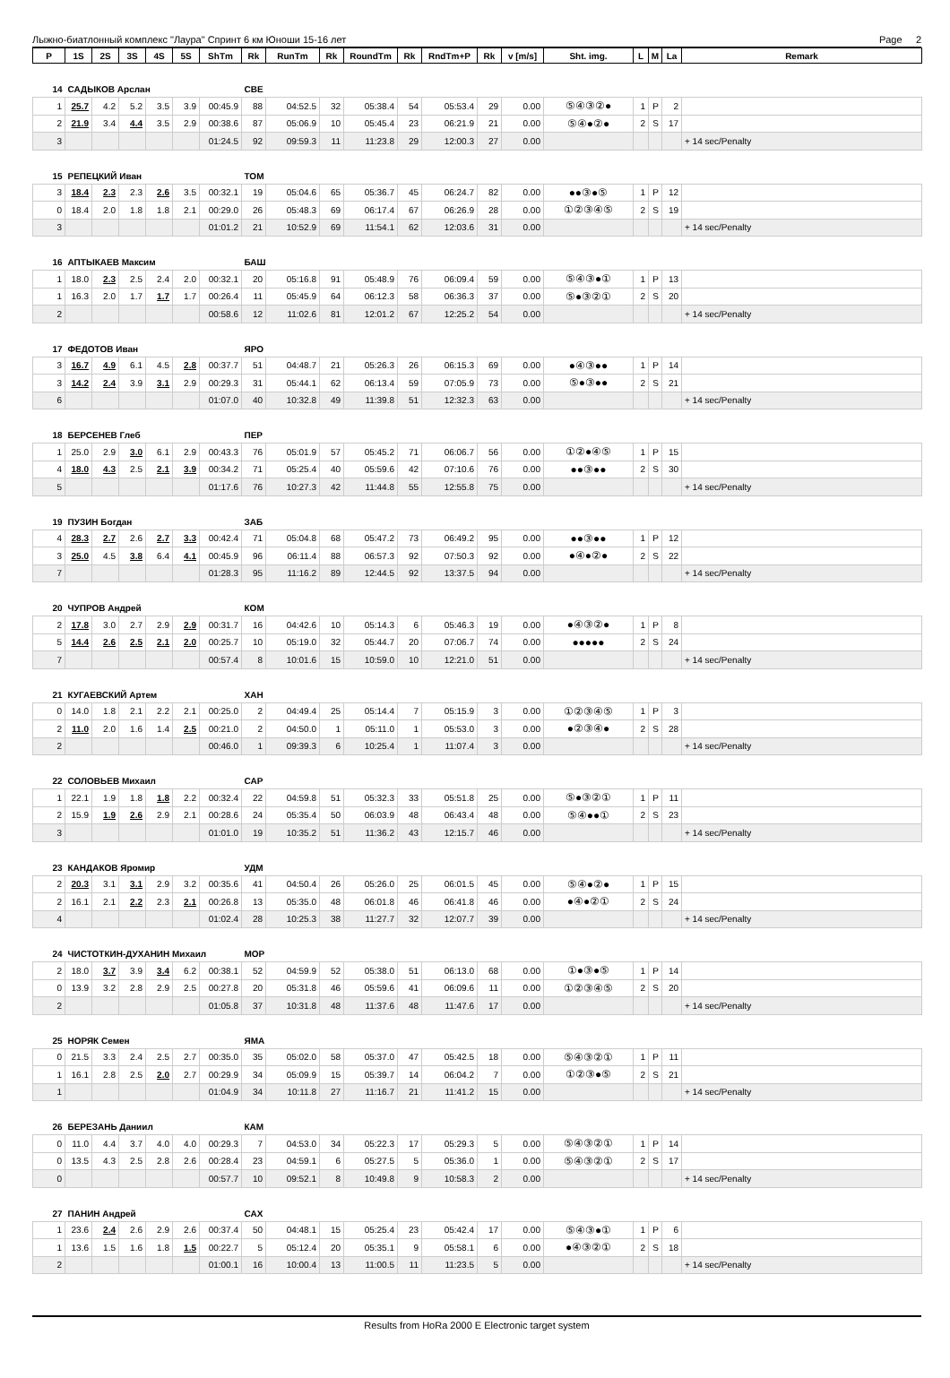Лыжно-биатлонный комплекс "Лаура" Спринт 6 км Юноши 15-16 лет Page 2
| P | 1S | 2S | 3S | 4S | 5S | ShTm | Rk | RunTm | Rk | RoundTm | Rk | RndTm+P | Rk | v [m/s] | Sht. img. | L | M | La | Remark |
| --- | --- | --- | --- | --- | --- | --- | --- | --- | --- | --- | --- | --- | --- | --- | --- | --- | --- | --- | --- |
| 14 | САДЫКОВ Арслан | | | | | | СВЕ | | | | | | | | | | | | |
| 1 | 25.7 | 4.2 | 5.2 | 3.5 | 3.9 | 00:45.9 | 88 | 04:52.5 | 32 | 05:38.4 | 54 | 05:53.4 | 29 | 0.00 | ⑤④③②● | 1 | P | 2 | |
| 2 | 21.9 | 3.4 | 4.4 | 3.5 | 2.9 | 00:38.6 | 87 | 05:06.9 | 10 | 05:45.4 | 23 | 06:21.9 | 21 | 0.00 | ⑤④●②● | 2 | S | 17 | |
| 3 | | | | | | 01:24.5 | 92 | 09:59.3 | 11 | 11:23.8 | 29 | 12:00.3 | 27 | 0.00 | | | | | + 14 sec/Penalty |
| 15 | РЕПЕЦКИЙ Иван | | | | | | ТОМ | | | | | | | | | | | | |
| 3 | 18.4 | 2.3 | 2.3 | 2.6 | 3.5 | 00:32.1 | 19 | 05:04.6 | 65 | 05:36.7 | 45 | 06:24.7 | 82 | 0.00 | ●●③●⑤ | 1 | P | 12 | |
| 0 | 18.4 | 2.0 | 1.8 | 1.8 | 2.1 | 00:29.0 | 26 | 05:48.3 | 69 | 06:17.4 | 67 | 06:26.9 | 28 | 0.00 | ①②③④⑤ | 2 | S | 19 | |
| 3 | | | | | | 01:01.2 | 21 | 10:52.9 | 69 | 11:54.1 | 62 | 12:03.6 | 31 | 0.00 | | | | | + 14 sec/Penalty |
| 16 | АПТЫКАЕВ Максим | | | | | | БАШ | | | | | | | | | | | | |
| 1 | 18.0 | 2.3 | 2.5 | 2.4 | 2.0 | 00:32.1 | 20 | 05:16.8 | 91 | 05:48.9 | 76 | 06:09.4 | 59 | 0.00 | ⑤④③●① | 1 | P | 13 | |
| 1 | 16.3 | 2.0 | 1.7 | 1.7 | 1.7 | 00:26.4 | 11 | 05:45.9 | 64 | 06:12.3 | 58 | 06:36.3 | 37 | 0.00 | ⑤●③②① | 2 | S | 20 | |
| 2 | | | | | | 00:58.6 | 12 | 11:02.6 | 81 | 12:01.2 | 67 | 12:25.2 | 54 | 0.00 | | | | | + 14 sec/Penalty |
| 17 | ФЕДОТОВ Иван | | | | | | ЯРО | | | | | | | | | | | | |
| 3 | 16.7 | 4.9 | 6.1 | 4.5 | 2.8 | 00:37.7 | 51 | 04:48.7 | 21 | 05:26.3 | 26 | 06:15.3 | 69 | 0.00 | ●④③●● | 1 | P | 14 | |
| 3 | 14.2 | 2.4 | 3.9 | 3.1 | 2.9 | 00:29.3 | 31 | 05:44.1 | 62 | 06:13.4 | 59 | 07:05.9 | 73 | 0.00 | ⑤●③●● | 2 | S | 21 | |
| 6 | | | | | | 01:07.0 | 40 | 10:32.8 | 49 | 11:39.8 | 51 | 12:32.3 | 63 | 0.00 | | | | | + 14 sec/Penalty |
| 18 | БЕРСЕНЕВ Глеб | | | | | | ПЕР | | | | | | | | | | | | |
| 1 | 25.0 | 2.9 | 3.0 | 6.1 | 2.9 | 00:43.3 | 76 | 05:01.9 | 57 | 05:45.2 | 71 | 06:06.7 | 56 | 0.00 | ①②●④⑤ | 1 | P | 15 | |
| 4 | 18.0 | 4.3 | 2.5 | 2.1 | 3.9 | 00:34.2 | 71 | 05:25.4 | 40 | 05:59.6 | 42 | 07:10.6 | 76 | 0.00 | ●●③●● | 2 | S | 30 | |
| 5 | | | | | | 01:17.6 | 76 | 10:27.3 | 42 | 11:44.8 | 55 | 12:55.8 | 75 | 0.00 | | | | | + 14 sec/Penalty |
| 19 | ПУЗИН Богдан | | | | | | ЗАБ | | | | | | | | | | | | |
| 4 | 28.3 | 2.7 | 2.6 | 2.7 | 3.3 | 00:42.4 | 71 | 05:04.8 | 68 | 05:47.2 | 73 | 06:49.2 | 95 | 0.00 | ●●③●● | 1 | P | 12 | |
| 3 | 25.0 | 4.5 | 3.8 | 6.4 | 4.1 | 00:45.9 | 96 | 06:11.4 | 88 | 06:57.3 | 92 | 07:50.3 | 92 | 0.00 | ●④●②● | 2 | S | 22 | |
| 7 | | | | | | 01:28.3 | 95 | 11:16.2 | 89 | 12:44.5 | 92 | 13:37.5 | 94 | 0.00 | | | | | + 14 sec/Penalty |
| 20 | ЧУПРОВ Андрей | | | | | | КОМ | | | | | | | | | | | | |
| 2 | 17.8 | 3.0 | 2.7 | 2.9 | 2.9 | 00:31.7 | 16 | 04:42.6 | 10 | 05:14.3 | 6 | 05:46.3 | 19 | 0.00 | ●④③②● | 1 | P | 8 | |
| 5 | 14.4 | 2.6 | 2.5 | 2.1 | 2.0 | 00:25.7 | 10 | 05:19.0 | 32 | 05:44.7 | 20 | 07:06.7 | 74 | 0.00 | ●●●●● | 2 | S | 24 | |
| 7 | | | | | | 00:57.4 | 8 | 10:01.6 | 15 | 10:59.0 | 10 | 12:21.0 | 51 | 0.00 | | | | | + 14 sec/Penalty |
| 21 | КУГАЕВСКИЙ Артем | | | | | | ХАН | | | | | | | | | | | | |
| 0 | 14.0 | 1.8 | 2.1 | 2.2 | 2.1 | 00:25.0 | 2 | 04:49.4 | 25 | 05:14.4 | 7 | 05:15.9 | 3 | 0.00 | ①②③④⑤ | 1 | P | 3 | |
| 2 | 11.0 | 2.0 | 1.6 | 1.4 | 2.5 | 00:21.0 | 2 | 04:50.0 | 1 | 05:11.0 | 1 | 05:53.0 | 3 | 0.00 | ●②③④● | 2 | S | 28 | |
| 2 | | | | | | 00:46.0 | 1 | 09:39.3 | 6 | 10:25.4 | 1 | 11:07.4 | 3 | 0.00 | | | | | + 14 sec/Penalty |
| 22 | СОЛОВЬЕВ Михаил | | | | | | САР | | | | | | | | | | | | |
| 1 | 22.1 | 1.9 | 1.8 | 1.8 | 2.2 | 00:32.4 | 22 | 04:59.8 | 51 | 05:32.3 | 33 | 05:51.8 | 25 | 0.00 | ⑤●③②① | 1 | P | 11 | |
| 2 | 15.9 | 1.9 | 2.6 | 2.9 | 2.1 | 00:28.6 | 24 | 05:35.4 | 50 | 06:03.9 | 48 | 06:43.4 | 48 | 0.00 | ⑤④●●① | 2 | S | 23 | |
| 3 | | | | | | 01:01.0 | 19 | 10:35.2 | 51 | 11:36.2 | 43 | 12:15.7 | 46 | 0.00 | | | | | + 14 sec/Penalty |
| 23 | КАНДАКОВ Яромир | | | | | | УДМ | | | | | | | | | | | | |
| 2 | 20.3 | 3.1 | 3.1 | 2.9 | 3.2 | 00:35.6 | 41 | 04:50.4 | 26 | 05:26.0 | 25 | 06:01.5 | 45 | 0.00 | ⑤④●②● | 1 | P | 15 | |
| 2 | 16.1 | 2.1 | 2.2 | 2.3 | 2.1 | 00:26.8 | 13 | 05:35.0 | 48 | 06:01.8 | 46 | 06:41.8 | 46 | 0.00 | ●④●②① | 2 | S | 24 | |
| 4 | | | | | | 01:02.4 | 28 | 10:25.3 | 38 | 11:27.7 | 32 | 12:07.7 | 39 | 0.00 | | | | | + 14 sec/Penalty |
| 24 | ЧИСТОТКИН-ДУХАНИН Михаил | | | | | | МОР | | | | | | | | | | | | |
| 2 | 18.0 | 3.7 | 3.9 | 3.4 | 6.2 | 00:38.1 | 52 | 04:59.9 | 52 | 05:38.0 | 51 | 06:13.0 | 68 | 0.00 | ①●③●⑤ | 1 | P | 14 | |
| 0 | 13.9 | 3.2 | 2.8 | 2.9 | 2.5 | 00:27.8 | 20 | 05:31.8 | 46 | 05:59.6 | 41 | 06:09.6 | 11 | 0.00 | ①②③④⑤ | 2 | S | 20 | |
| 2 | | | | | | 01:05.8 | 37 | 10:31.8 | 48 | 11:37.6 | 48 | 11:47.6 | 17 | 0.00 | | | | | + 14 sec/Penalty |
| 25 | НОРЯК Семен | | | | | | ЯМА | | | | | | | | | | | | |
| 0 | 21.5 | 3.3 | 2.4 | 2.5 | 2.7 | 00:35.0 | 35 | 05:02.0 | 58 | 05:37.0 | 47 | 05:42.5 | 18 | 0.00 | ⑤④③②① | 1 | P | 11 | |
| 1 | 16.1 | 2.8 | 2.5 | 2.0 | 2.7 | 00:29.9 | 34 | 05:09.9 | 15 | 05:39.7 | 14 | 06:04.2 | 7 | 0.00 | ①②③●⑤ | 2 | S | 21 | |
| 1 | | | | | | 01:04.9 | 34 | 10:11.8 | 27 | 11:16.7 | 21 | 11:41.2 | 15 | 0.00 | | | | | + 14 sec/Penalty |
| 26 | БЕРЕЗАНЬ Даниил | | | | | | КАМ | | | | | | | | | | | | |
| 0 | 11.0 | 4.4 | 3.7 | 4.0 | 4.0 | 00:29.3 | 7 | 04:53.0 | 34 | 05:22.3 | 17 | 05:29.3 | 5 | 0.00 | ⑤④③②① | 1 | P | 14 | |
| 0 | 13.5 | 4.3 | 2.5 | 2.8 | 2.6 | 00:28.4 | 23 | 04:59.1 | 6 | 05:27.5 | 5 | 05:36.0 | 1 | 0.00 | ⑤④③②① | 2 | S | 17 | |
| 0 | | | | | | 00:57.7 | 10 | 09:52.1 | 8 | 10:49.8 | 9 | 10:58.3 | 2 | 0.00 | | | | | + 14 sec/Penalty |
| 27 | ПАНИН Андрей | | | | | | САХ | | | | | | | | | | | | |
| 1 | 23.6 | 2.4 | 2.6 | 2.9 | 2.6 | 00:37.4 | 50 | 04:48.1 | 15 | 05:25.4 | 23 | 05:42.4 | 17 | 0.00 | ⑤④③●① | 1 | P | 6 | |
| 1 | 13.6 | 1.5 | 1.6 | 1.8 | 1.5 | 00:22.7 | 5 | 05:12.4 | 20 | 05:35.1 | 9 | 05:58.1 | 6 | 0.00 | ●④③②① | 2 | S | 18 | |
| 2 | | | | | | 01:00.1 | 16 | 10:00.4 | 13 | 11:00.5 | 11 | 11:23.5 | 5 | 0.00 | | | | | + 14 sec/Penalty |
Results from HoRa 2000 E Electronic target system